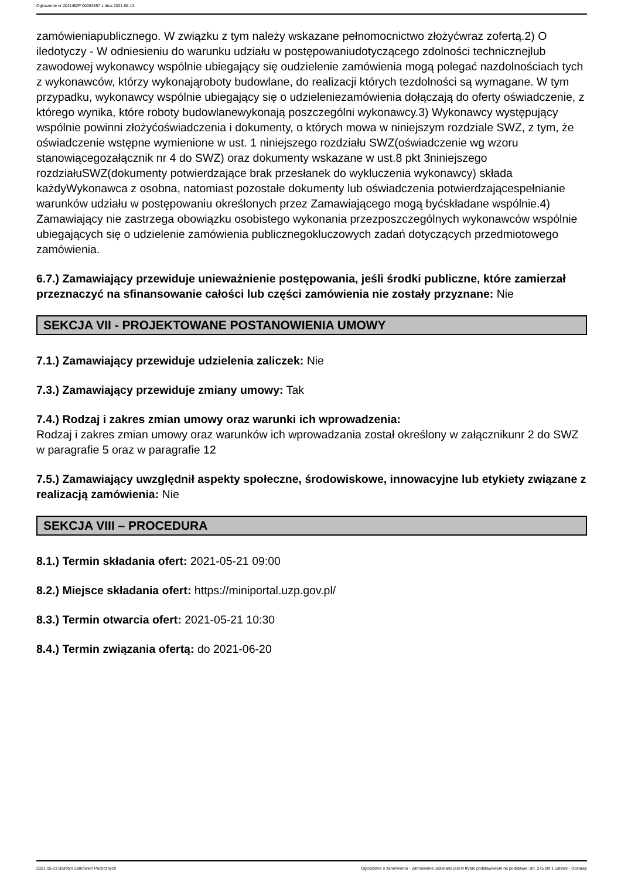Ogłoszenie nr 2021/BZP 00053857 z dnia 2021-05-13
zamówieniapublicznego. W związku z tym należy wskazane pełnomocnictwo złożyćwraz zofertą.2) O iledotyczy - W odniesieniu do warunku udziału w postępowaniudotyczącego zdolności technicznejlub zawodowej wykonawcy wspólnie ubiegający się oudzielenie zamówienia mogą polegać nazdolnościach tych z wykonawców, którzy wykonająroboty budowlane, do realizacji których tezdolności są wymagane. W tym przypadku, wykonawcy wspólnie ubiegający się o udzieleniezamówienia dołączają do oferty oświadczenie, z którego wynika, które roboty budowlanewykonają poszczególni wykonawcy.3) Wykonawcy występujący wspólnie powinni złożyćoświadczenia i dokumenty, o których mowa w niniejszym rozdziale SWZ, z tym, że oświadczenie wstępne wymienione w ust. 1 niniejszego rozdziału SWZ(oświadczenie wg wzoru stanowiącegozałącznik nr 4 do SWZ) oraz dokumenty wskazane w ust.8 pkt 3niniejszego rozdziałuSWZ(dokumenty potwierdzające brak przesłanek do wykluczenia wykonawcy) składa każdyWykonawca z osobna, natomiast pozostałe dokumenty lub oświadczenia potwierdzającespełnianie warunków udziału w postępowaniu określonych przez Zamawiającego mogą byćskładane wspólnie.4) Zamawiający nie zastrzega obowiązku osobistego wykonania przezposzczególnych wykonawców wspólnie ubiegających się o udzielenie zamówienia publicznegokluczowych zadań dotyczących przedmiotowego zamówienia.
6.7.) Zamawiający przewiduje unieważnienie postępowania, jeśli środki publiczne, które zamierzał przeznaczyć na sfinansowanie całości lub części zamówienia nie zostały przyznane: Nie
SEKCJA VII - PROJEKTOWANE POSTANOWIENIA UMOWY
7.1.) Zamawiający przewiduje udzielenia zaliczek: Nie
7.3.) Zamawiający przewiduje zmiany umowy: Tak
7.4.) Rodzaj i zakres zmian umowy oraz warunki ich wprowadzenia:
Rodzaj i zakres zmian umowy oraz warunków ich wprowadzania został określony w załącznikunr 2 do SWZ w paragrafie 5 oraz w paragrafie 12
7.5.) Zamawiający uwzględnił aspekty społeczne, środowiskowe, innowacyjne lub etykiety związane z realizacją zamówienia: Nie
SEKCJA VIII – PROCEDURA
8.1.) Termin składania ofert: 2021-05-21 09:00
8.2.) Miejsce składania ofert: https://miniportal.uzp.gov.pl/
8.3.) Termin otwarcia ofert: 2021-05-21 10:30
8.4.) Termin związania ofertą: do 2021-06-20
2021-05-13 Biuletyn Zamówień Publicznych Ogłoszenie o zamówieniu - Zamówienie udzielane jest w trybie podstawowym na podstawie: art. 275 pkt 1 ustawy - Dostawy